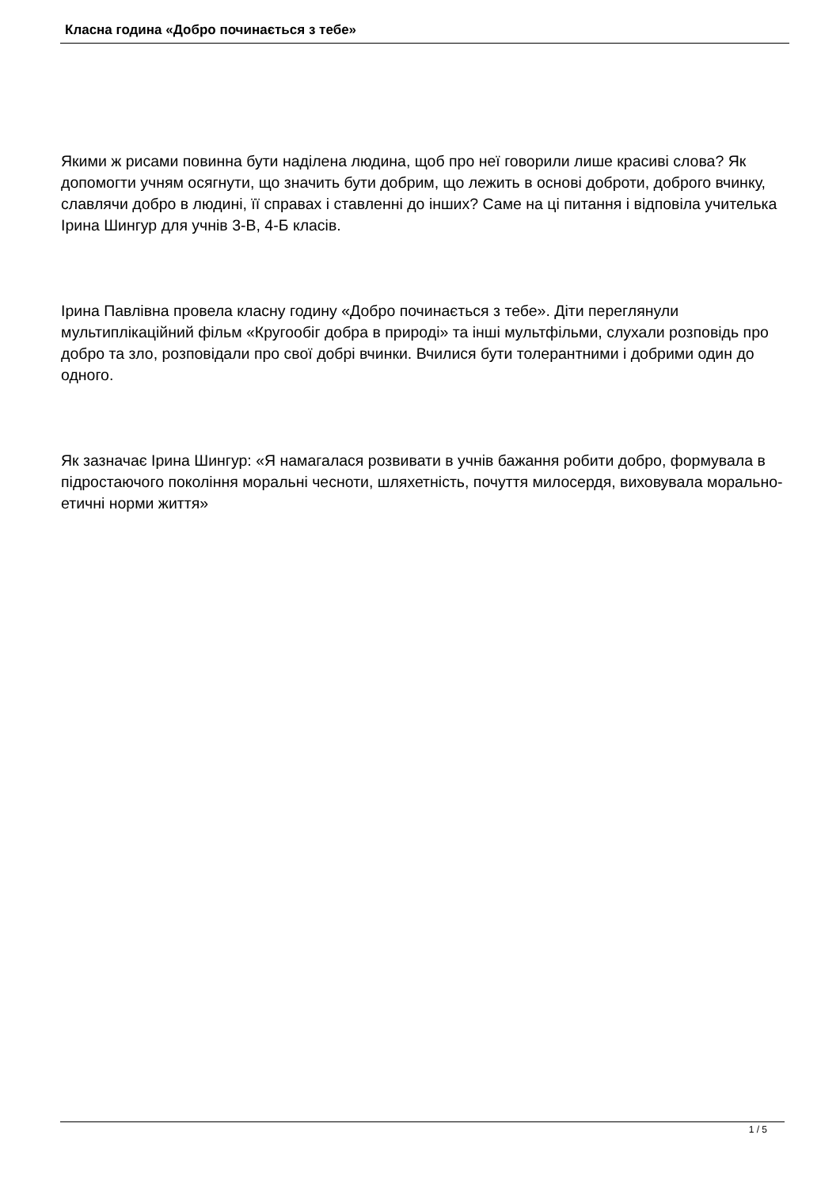Класна година «Добро починається з тебе»
Якими ж рисами повинна бути наділена людина, щоб про неї говорили лише красиві слова? Як допомогти учням осягнути, що значить бути добрим, що лежить в основі доброти, доброго вчинку, славлячи добро в людині, її справах і ставленні до інших? Саме на ці питання і відповіла учителька Ірина Шингур для учнів 3-В, 4-Б класів.
Ірина Павлівна провела класну годину «Добро починається з тебе». Діти переглянули мультиплікаційний фільм «Кругообіг добра в природі» та інші мультфільми, слухали розповідь про добро та зло, розповідали про свої добрі вчинки. Вчилися бути толерантними і добрими один до одного.
Як зазначає Ірина Шингур: «Я намагалася розвивати в учнів бажання робити добро, формувала в підростаючого покоління моральні чесноти, шляхетність, почуття милосердя, виховувала морально-етичні норми життя»
1 / 5